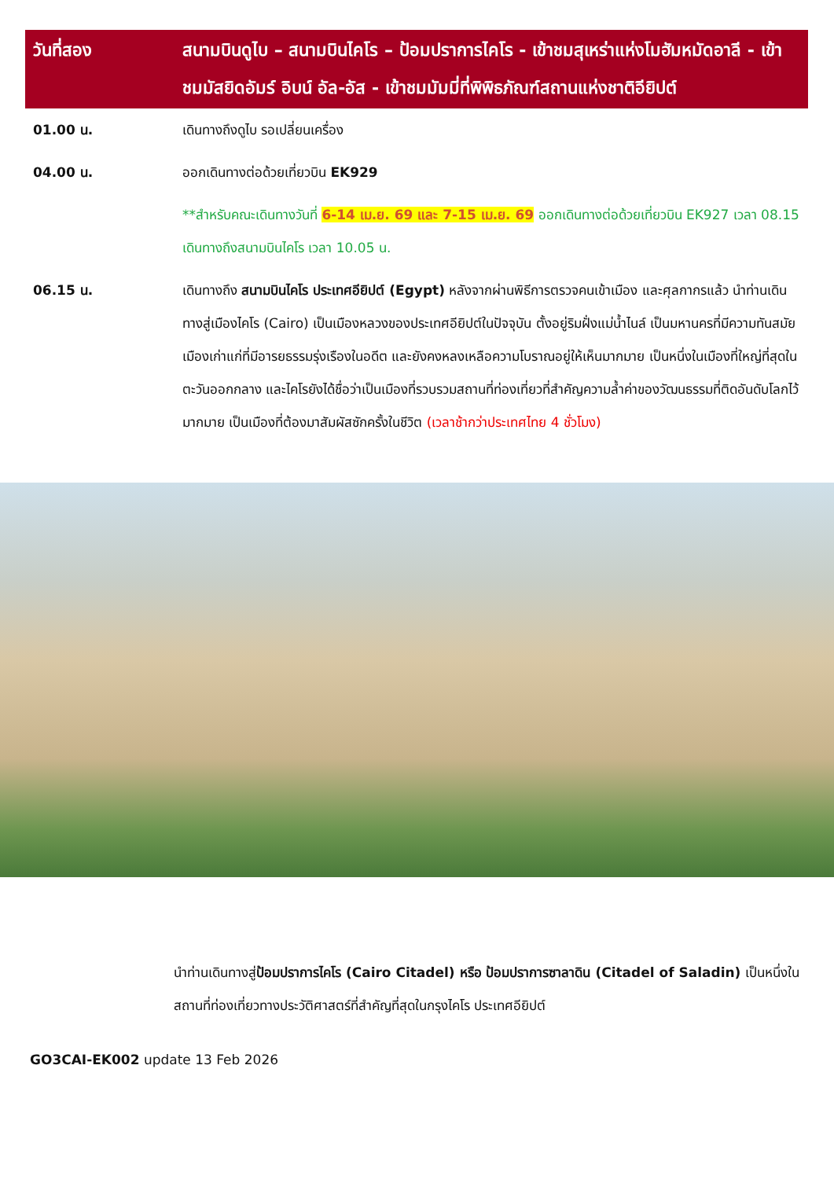| วันที่สอง | สนามบินดูไบ – สนามบินไคโร – ป้อมปราการไคโร - เข้าชมสุเหร่าแห่งโมฮัมหมัดอาลี - เข้าชมมัสยิดอัมร์ อิบน์ อัล-อัส - เข้าชมมัมมี่ที่พิพิธภัณฑ์สถานแห่งชาติอียิปต์ |
| --- | --- |
| 01.00 น. | เดินทางถึงดูไบ รอเปลี่ยนเครื่อง |
| 04.00 น. | ออกเดินทางต่อด้วยเที่ยวบิน EK929 |
| | **สำหรับคณะเดินทางวันที่ 6-14 เม.ย. 69 และ 7-15 เม.ย. 69 ออกเดินทางต่อด้วยเที่ยวบิน EK927 เวลา 08.15 เดินทางถึงสนามบินไคโร เวลา 10.05 น. |
| 06.15 น. | เดินทางถึง สนามบินไคโร ประเทศอียิปต์ (Egypt) หลังจากผ่านพิธีการตรวจคนเข้าเมือง และศุลกากรแล้ว นำท่านเดินทางสู่เมืองไคโร (Cairo) เป็นเมืองหลวงของประเทศอียิปต์ในปัจจุบัน ตั้งอยู่ริมฝั่งแม่น้ำไนล์ เป็นมหานครที่มีความทันสมัย เมืองเก่าแก่ที่มีอารยธรรมรุ่งเรืองในอดีต และยังคงหลงเหลือความโบราณอยู่ให้เห็นมากมาย เป็นหนึ่งในเมืองที่ใหญ่ที่สุดในตะวันออกกลาง และไคโรยังได้ชื่อว่าเป็นเมืองที่รวบรวมสถานที่ท่องเที่ยวที่สำคัญความล้ำค่าของวัฒนธรรมที่ติดอันดับโลกไว้มากมาย เป็นเมืองที่ต้องมาสัมผัสซักครั้งในชีวิต (เวลาช้ากว่าประเทศไทย 4 ชั่วโมง) |
นำท่านเดินทางสู่ป้อมปราการไคโร (Cairo Citadel) หรือ ป้อมปราการซาลาดิน (Citadel of Saladin) เป็นหนึ่งในสถานที่ท่องเที่ยวทางประวัติศาสตร์ที่สำคัญที่สุดในกรุงไคโร ประเทศอียิปต์
GO3CAI-EK002 update 13 Feb 2026